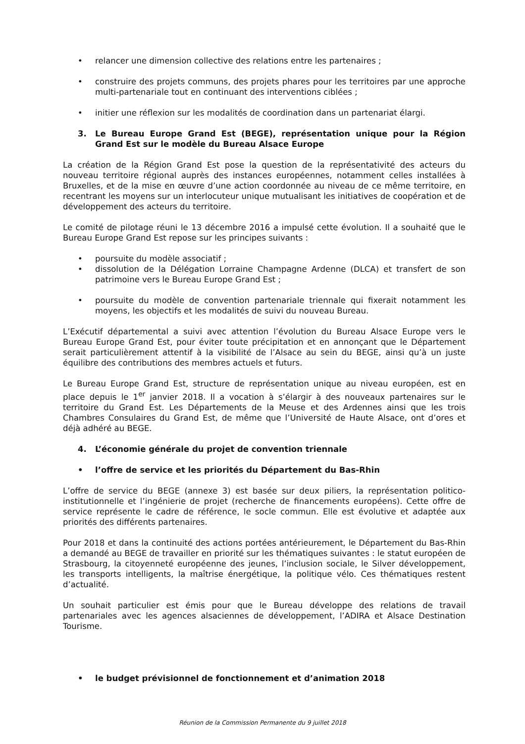• relancer une dimension collective des relations entre les partenaires ;
• construire des projets communs, des projets phares pour les territoires par une approche multi-partenariale tout en continuant des interventions ciblées ;
• initier une réflexion sur les modalités de coordination dans un partenariat élargi.
3. Le Bureau Europe Grand Est (BEGE), représentation unique pour la Région Grand Est sur le modèle du Bureau Alsace Europe
La création de la Région Grand Est pose la question de la représentativité des acteurs du nouveau territoire régional auprès des instances européennes, notamment celles installées à Bruxelles, et de la mise en œuvre d’une action coordonnée au niveau de ce même territoire, en recentrant les moyens sur un interlocuteur unique mutualisant les initiatives de coopération et de développement des acteurs du territoire.
Le comité de pilotage réuni le 13 décembre 2016 a impulsé cette évolution. Il a souhaité que le Bureau Europe Grand Est repose sur les principes suivants :
• poursuite du modèle associatif ;
• dissolution de la Délégation Lorraine Champagne Ardenne (DLCA) et transfert de son patrimoine vers le Bureau Europe Grand Est ;
• poursuite du modèle de convention partenariale triennale qui fixerait notamment les moyens, les objectifs et les modalités de suivi du nouveau Bureau.
L’Exécutif départemental a suivi avec attention l’évolution du Bureau Alsace Europe vers le Bureau Europe Grand Est, pour éviter toute précipitation et en annonçant que le Département serait particulièrement attentif à la visibilité de l’Alsace au sein du BEGE, ainsi qu’à un juste équilibre des contributions des membres actuels et futurs.
Le Bureau Europe Grand Est, structure de représentation unique au niveau européen, est en place depuis le 1<sup>er</sup> janvier 2018. Il a vocation à s’élargir à des nouveaux partenaires sur le territoire du Grand Est. Les Départements de la Meuse et des Ardennes ainsi que les trois Chambres Consulaires du Grand Est, de même que l’Université de Haute Alsace, ont d’ores et déjà adhéré au BEGE.
4. L’économie générale du projet de convention triennale
• l’offre de service et les priorités du Département du Bas-Rhin
L’offre de service du BEGE (annexe 3) est basée sur deux piliers, la représentation politico-institutionnelle et l’ingénierie de projet (recherche de financements européens). Cette offre de service représente le cadre de référence, le socle commun. Elle est évolutive et adaptée aux priorités des différents partenaires.
Pour 2018 et dans la continuité des actions portées antérieurement, le Département du Bas-Rhin a demandé au BEGE de travailler en priorité sur les thématiques suivantes : le statut européen de Strasbourg, la citoyenneté européenne des jeunes, l’inclusion sociale, le Silver développement, les transports intelligents, la maîtrise énergétique, la politique vélo. Ces thématiques restent d’actualité.
Un souhait particulier est émis pour que le Bureau développe des relations de travail partenariales avec les agences alsaciennes de développement, l’ADIRA et Alsace Destination Tourisme.
• le budget prévisionnel de fonctionnement et d’animation 2018
Réunion de la Commission Permanente du 9 juillet 2018